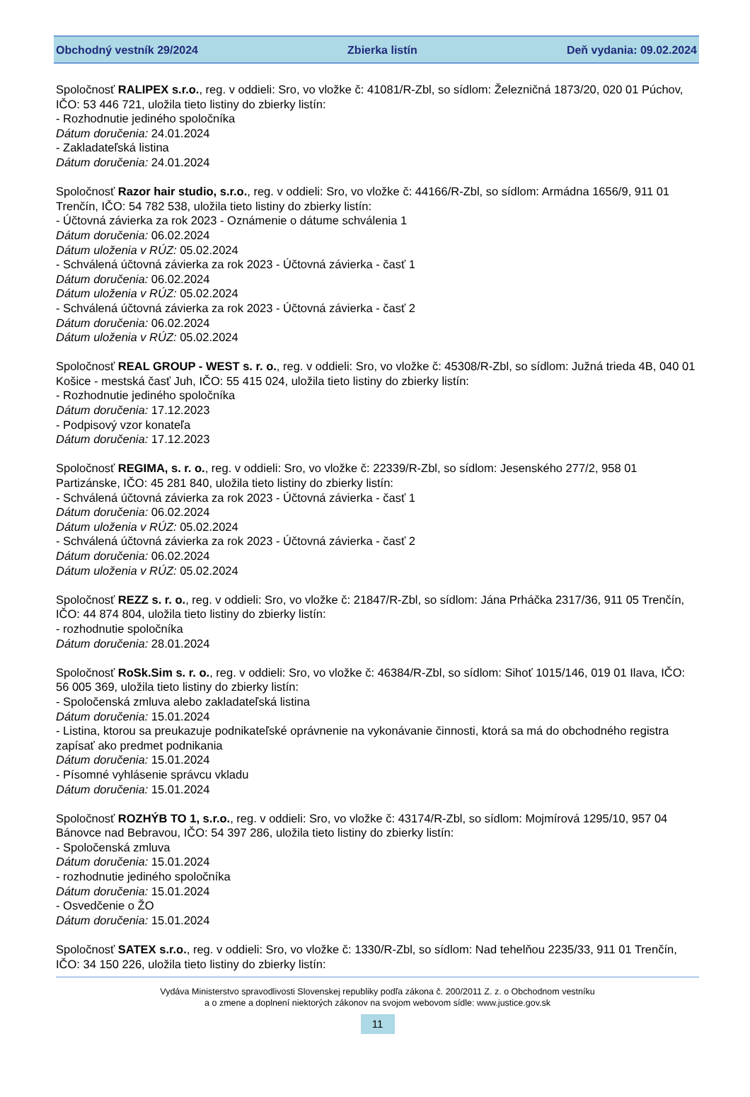Obchodný vestník 29/2024 Zbierka listín Deň vydania: 09.02.2024
Spoločnosť RALIPEX s.r.o., reg. v oddieli: Sro, vo vložke č: 41081/R-Zbl, so sídlom: Železničná 1873/20, 020 01 Púchov, IČO: 53 446 721, uložila tieto listiny do zbierky listín:
- Rozhodnutie jediného spoločníka
Dátum doručenia: 24.01.2024
- Zakladateľská listina
Dátum doručenia: 24.01.2024
Spoločnosť Razor hair studio, s.r.o., reg. v oddieli: Sro, vo vložke č: 44166/R-Zbl, so sídlom: Armádna 1656/9, 911 01 Trenčín, IČO: 54 782 538, uložila tieto listiny do zbierky listín:
- Účtovná závierka za rok 2023 - Oznámenie o dátume schválenia 1
Dátum doručenia: 06.02.2024
Dátum uloženia v RÚZ: 05.02.2024
- Schválená účtovná závierka za rok 2023 - Účtovná závierka - časť 1
Dátum doručenia: 06.02.2024
Dátum uloženia v RÚZ: 05.02.2024
- Schválená účtovná závierka za rok 2023 - Účtovná závierka - časť 2
Dátum doručenia: 06.02.2024
Dátum uloženia v RÚZ: 05.02.2024
Spoločnosť REAL GROUP - WEST s. r. o., reg. v oddieli: Sro, vo vložke č: 45308/R-Zbl, so sídlom: Južná trieda 4B, 040 01 Košice - mestská časť Juh, IČO: 55 415 024, uložila tieto listiny do zbierky listín:
- Rozhodnutie jediného spoločníka
Dátum doručenia: 17.12.2023
- Podpisový vzor konateľa
Dátum doručenia: 17.12.2023
Spoločnosť REGIMA, s. r. o., reg. v oddieli: Sro, vo vložke č: 22339/R-Zbl, so sídlom: Jesenského 277/2, 958 01 Partizánske, IČO: 45 281 840, uložila tieto listiny do zbierky listín:
- Schválená účtovná závierka za rok 2023 - Účtovná závierka - časť 1
Dátum doručenia: 06.02.2024
Dátum uloženia v RÚZ: 05.02.2024
- Schválená účtovná závierka za rok 2023 - Účtovná závierka - časť 2
Dátum doručenia: 06.02.2024
Dátum uloženia v RÚZ: 05.02.2024
Spoločnosť REZZ s. r. o., reg. v oddieli: Sro, vo vložke č: 21847/R-Zbl, so sídlom: Jána Prháčka 2317/36, 911 05 Trenčín, IČO: 44 874 804, uložila tieto listiny do zbierky listín:
- rozhodnutie spoločníka
Dátum doručenia: 28.01.2024
Spoločnosť RoSk.Sim s. r. o., reg. v oddieli: Sro, vo vložke č: 46384/R-Zbl, so sídlom: Sihoť 1015/146, 019 01 Ilava, IČO: 56 005 369, uložila tieto listiny do zbierky listín:
- Spoločenská zmluva alebo zakladateľská listina
Dátum doručenia: 15.01.2024
- Listina, ktorou sa preukazuje podnikateľské oprávnenie na vykonávanie činnosti, ktorá sa má do obchodného registra zapísať ako predmet podnikania
Dátum doručenia: 15.01.2024
- Písomné vyhlásenie správcu vkladu
Dátum doručenia: 15.01.2024
Spoločnosť ROZHÝB TO 1, s.r.o., reg. v oddieli: Sro, vo vložke č: 43174/R-Zbl, so sídlom: Mojmírová 1295/10, 957 04 Bánovce nad Bebravou, IČO: 54 397 286, uložila tieto listiny do zbierky listín:
- Spoločenská zmluva
Dátum doručenia: 15.01.2024
- rozhodnutie jediného spoločníka
Dátum doručenia: 15.01.2024
- Osvedčenie o ŽO
Dátum doručenia: 15.01.2024
Spoločnosť SATEX s.r.o., reg. v oddieli: Sro, vo vložke č: 1330/R-Zbl, so sídlom: Nad tehelňou 2235/33, 911 01 Trenčín, IČO: 34 150 226, uložila tieto listiny do zbierky listín:
Vydáva Ministerstvo spravodlivosti Slovenskej republiky podľa zákona č. 200/2011 Z. z. o Obchodnom vestníku
a o zmene a doplnení niektorých zákonov na svojom webovom sídle: www.justice.gov.sk
11